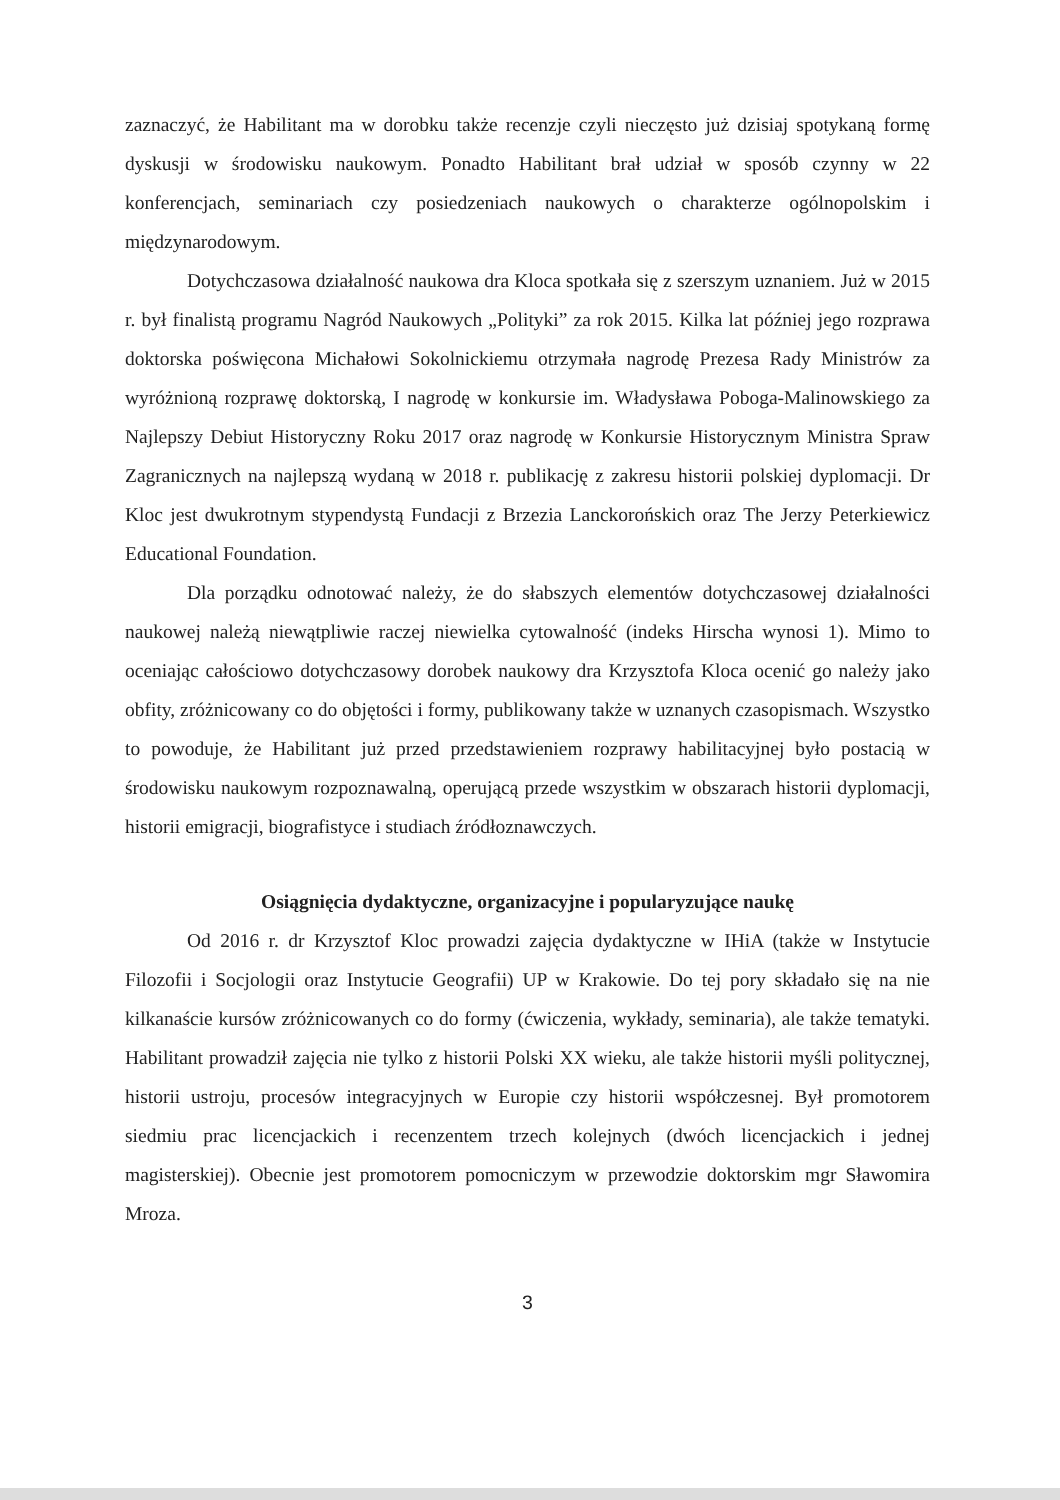zaznaczyć, że Habilitant ma w dorobku także recenzje czyli nieczęsto już dzisiaj spotykaną formę dyskusji w środowisku naukowym. Ponadto Habilitant brał udział w sposób czynny w 22 konferencjach, seminariach czy posiedzeniach naukowych o charakterze ogólnopolskim i międzynarodowym.
Dotychczasowa działalność naukowa dra Kloca spotkała się z szerszym uznaniem. Już w 2015 r. był finalistą programu Nagród Naukowych „Polityki” za rok 2015. Kilka lat później jego rozprawa doktorska poświęcona Michałowi Sokolnickiemu otrzymała nagrodę Prezesa Rady Ministrów za wyróżnioną rozprawę doktorską, I nagrodę w konkursie im. Władysława Poboga-Malinowskiego za Najlepszy Debiut Historyczny Roku 2017 oraz nagrodę w Konkursie Historycznym Ministra Spraw Zagranicznych na najlepszą wydaną w 2018 r. publikację z zakresu historii polskiej dyplomacji. Dr Kloc jest dwukrotnym stypendystą Fundacji z Brzezia Lanckorońskich oraz The Jerzy Peterkiewicz Educational Foundation.
Dla porządku odnotować należy, że do słabszych elementów dotychczasowej działalności naukowej należą niewątpliwie raczej niewielka cytowalność (indeks Hirscha wynosi 1). Mimo to oceniając całościowo dotychczasowy dorobek naukowy dra Krzysztofa Kloca ocenić go należy jako obfity, zróżnicowany co do objętości i formy, publikowany także w uznanych czasopismach. Wszystko to powoduje, że Habilitant już przed przedstawieniem rozprawy habilitacyjnej było postacią w środowisku naukowym rozpoznawalną, operującą przede wszystkim w obszarach historii dyplomacji, historii emigracji, biografistyce i studiach źródłoznawczych.
Osiągnięcia dydaktyczne, organizacyjne i popularyzujące naukę
Od 2016 r. dr Krzysztof Kloc prowadzi zajęcia dydaktyczne w IHiA (także w Instytucie Filozofii i Socjologii oraz Instytucie Geografii) UP w Krakowie. Do tej pory składało się na nie kilkanaście kursów zróżnicowanych co do formy (ćwiczenia, wykłady, seminaria), ale także tematyki. Habilitant prowadził zajęcia nie tylko z historii Polski XX wieku, ale także historii myśli politycznej, historii ustroju, procesów integracyjnych w Europie czy historii współczesnej. Był promotorem siedmiu prac licencjackich i recenzentem trzech kolejnych (dwóch licencjackich i jednej magisterskiej). Obecnie jest promotorem pomocniczym w przewodzie doktorskim mgr Sławomira Mroza.
3